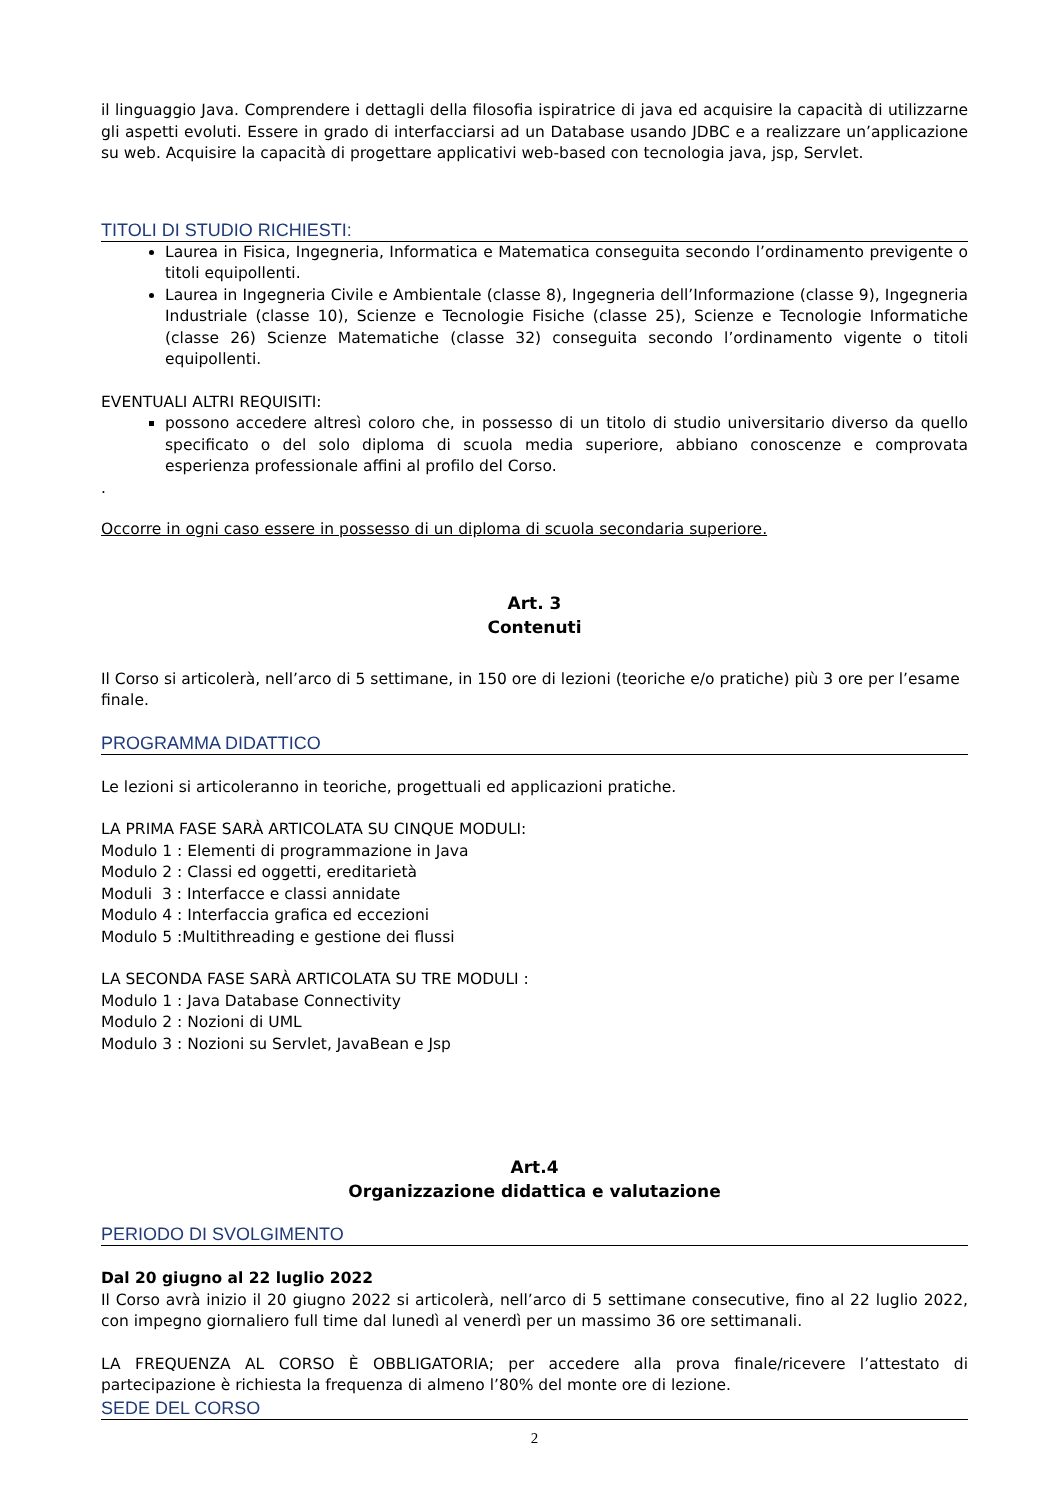il linguaggio Java. Comprendere i dettagli della filosofia ispiratrice di java ed acquisire la capacità di utilizzarne gli aspetti evoluti. Essere in grado di interfacciarsi ad un Database usando JDBC e a realizzare un’applicazione su web. Acquisire la capacità di progettare applicativi web-based con tecnologia java, jsp, Servlet.
TITOLI DI STUDIO RICHIESTI:
Laurea in Fisica, Ingegneria, Informatica e Matematica conseguita secondo l’ordinamento previgente o titoli equipollenti.
Laurea in Ingegneria Civile e Ambientale (classe 8), Ingegneria dell’Informazione (classe 9), Ingegneria Industriale (classe 10), Scienze e Tecnologie Fisiche (classe 25), Scienze e Tecnologie Informatiche (classe 26) Scienze Matematiche (classe 32) conseguita secondo l’ordinamento vigente o titoli equipollenti.
EVENTUALI ALTRI REQUISITI:
possono accedere altresì coloro che, in possesso di un titolo di studio universitario diverso da quello specificato o del solo diploma di scuola media superiore, abbiano conoscenze e comprovata esperienza professionale affini al profilo del Corso.
.
Occorre in ogni caso essere in possesso di un diploma di scuola secondaria superiore.
Art. 3
Contenuti
Il Corso si articolerà, nell’arco di 5 settimane, in 150 ore di lezioni (teoriche e/o pratiche) più 3 ore per l’esame finale.
PROGRAMMA DIDATTICO
Le lezioni si articoleranno in teoriche, progettuali ed applicazioni pratiche.
LA PRIMA FASE SARÀ ARTICOLATA SU CINQUE MODULI:
Modulo 1 : Elementi di programmazione in Java
Modulo 2 : Classi ed oggetti, ereditarietà
Moduli 3 : Interfacce e classi annidate
Modulo 4 : Interfaccia grafica ed eccezioni
Modulo 5 :Multithreading e gestione dei flussi
LA SECONDA FASE SARÀ ARTICOLATA SU TRE MODULI :
Modulo 1 : Java Database Connectivity
Modulo 2 : Nozioni di UML
Modulo 3 : Nozioni su Servlet, JavaBean e Jsp
Art.4
Organizzazione didattica e valutazione
PERIODO DI SVOLGIMENTO
Dal 20 giugno al 22 luglio 2022
Il Corso avrà inizio il 20 giugno 2022 si articolerà, nell’arco di 5 settimane consecutive, fino al 22 luglio 2022, con impegno giornaliero full time dal lunedì al venerdì per un massimo 36 ore settimanali.
LA FREQUENZA AL CORSO È OBBLIGATORIA; per accedere alla prova finale/ricevere l’attestato di partecipazione è richiesta la frequenza di almeno l’80% del monte ore di lezione.
SEDE DEL CORSO
2